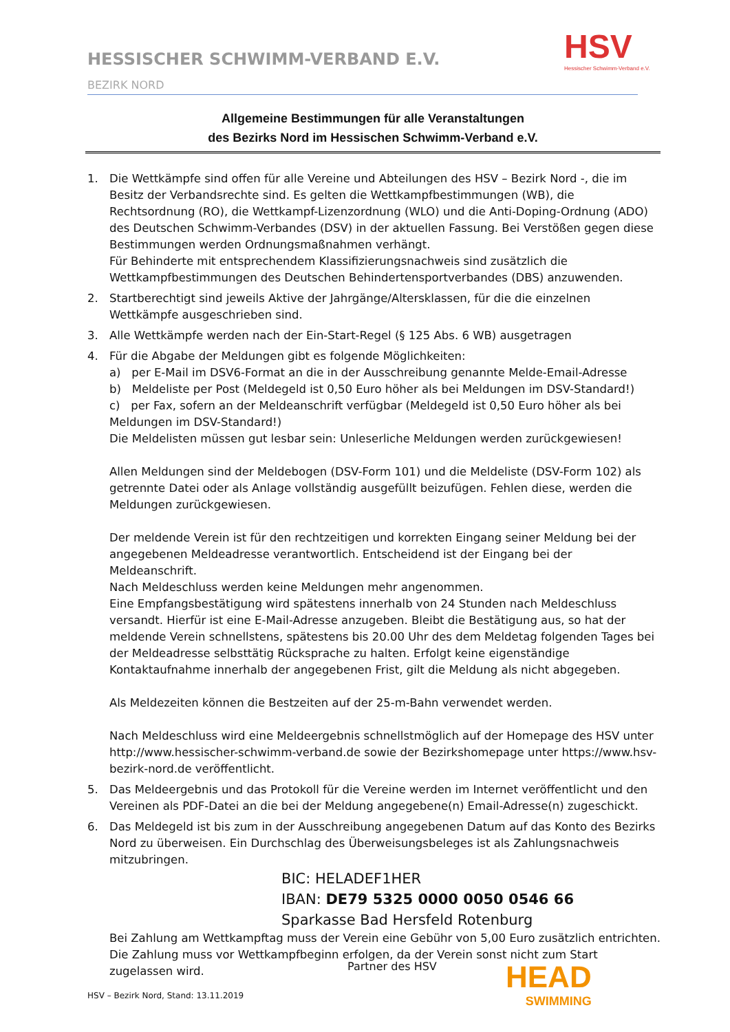HESSISCHER SCHWIMM-VERBAND E.V.
BEZIRK NORD
HSV
Hessischer Schwimm-Verband e.V.
Allgemeine Bestimmungen für alle Veranstaltungen
des Bezirks Nord im Hessischen Schwimm-Verband e.V.
1. Die Wettkämpfe sind offen für alle Vereine und Abteilungen des HSV – Bezirk Nord -, die im Besitz der Verbandsrechte sind. Es gelten die Wettkampfbestimmungen (WB), die Rechtsordnung (RO), die Wettkampf-Lizenzordnung (WLO) und die Anti-Doping-Ordnung (ADO) des Deutschen Schwimm-Verbandes (DSV) in der aktuellen Fassung. Bei Verstößen gegen diese Bestimmungen werden Ordnungsmaßnahmen verhängt.
Für Behinderte mit entsprechendem Klassifizierungsnachweis sind zusätzlich die Wettkampfbestimmungen des Deutschen Behindertensportverbandes (DBS) anzuwenden.
2. Startberechtigt sind jeweils Aktive der Jahrgänge/Altersklassen, für die die einzelnen Wettkämpfe ausgeschrieben sind.
3. Alle Wettkämpfe werden nach der Ein-Start-Regel (§ 125 Abs. 6 WB) ausgetragen
4. Für die Abgabe der Meldungen gibt es folgende Möglichkeiten:
a) per E-Mail im DSV6-Format an die in der Ausschreibung genannte Melde-Email-Adresse
b) Meldeliste per Post (Meldegeld ist 0,50 Euro höher als bei Meldungen im DSV-Standard!)
c) per Fax, sofern an der Meldeanschrift verfügbar (Meldegeld ist 0,50 Euro höher als bei Meldungen im DSV-Standard!)
Die Meldelisten müssen gut lesbar sein: Unleserliche Meldungen werden zurückgewiesen!
Allen Meldungen sind der Meldebogen (DSV-Form 101) und die Meldeliste (DSV-Form 102) als getrennte Datei oder als Anlage vollständig ausgefüllt beizufügen. Fehlen diese, werden die Meldungen zurückgewiesen.
Der meldende Verein ist für den rechtzeitigen und korrekten Eingang seiner Meldung bei der angegebenen Meldeadresse verantwortlich. Entscheidend ist der Eingang bei der Meldeanschrift.
Nach Meldeschluss werden keine Meldungen mehr angenommen.
Eine Empfangsbestätigung wird spätestens innerhalb von 24 Stunden nach Meldeschluss versandt. Hierfür ist eine E-Mail-Adresse anzugeben. Bleibt die Bestätigung aus, so hat der meldende Verein schnellstens, spätestens bis 20.00 Uhr des dem Meldetag folgenden Tages bei der Meldeadresse selbsttätig Rücksprache zu halten. Erfolgt keine eigenständige Kontaktaufnahme innerhalb der angegebenen Frist, gilt die Meldung als nicht abgegeben.
Als Meldezeiten können die Bestzeiten auf der 25-m-Bahn verwendet werden.
Nach Meldeschluss wird eine Meldeergebnis schnellstmöglich auf der Homepage des HSV unter http://www.hessischer-schwimm-verband.de sowie der Bezirkshomepage unter https://www.hsv-bezirk-nord.de veröffentlicht.
5. Das Meldeergebnis und das Protokoll für die Vereine werden im Internet veröffentlicht und den Vereinen als PDF-Datei an die bei der Meldung angegebene(n) Email-Adresse(n) zugeschickt.
6. Das Meldegeld ist bis zum in der Ausschreibung angegebenen Datum auf das Konto des Bezirks Nord zu überweisen. Ein Durchschlag des Überweisungsbeleges ist als Zahlungsnachweis mitzubringen.
BIC: HELADEF1HER
IBAN: DE79 5325 0000 0050 0546 66
Sparkasse Bad Hersfeld Rotenburg
Bei Zahlung am Wettkampftag muss der Verein eine Gebühr von 5,00 Euro zusätzlich entrichten. Die Zahlung muss vor Wettkampfbeginn erfolgen, da der Verein sonst nicht zum Start zugelassen wird.
Partner des HSV HEAD
SWIMMING
HSV – Bezirk Nord, Stand: 13.11.2019